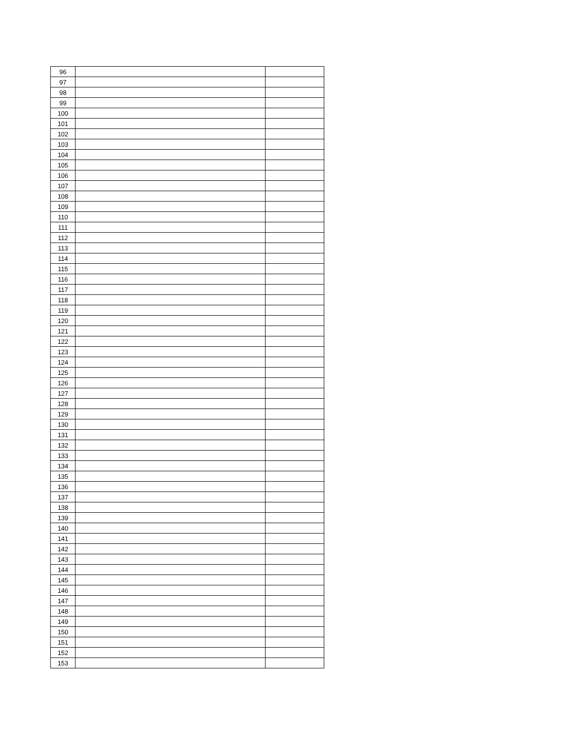| 96 | | |
| 97 | | |
| 98 | | |
| 99 | | |
| 100 | | |
| 101 | | |
| 102 | | |
| 103 | | |
| 104 | | |
| 105 | | |
| 106 | | |
| 107 | | |
| 108 | | |
| 109 | | |
| 110 | | |
| 111 | | |
| 112 | | |
| 113 | | |
| 114 | | |
| 115 | | |
| 116 | | |
| 117 | | |
| 118 | | |
| 119 | | |
| 120 | | |
| 121 | | |
| 122 | | |
| 123 | | |
| 124 | | |
| 125 | | |
| 126 | | |
| 127 | | |
| 128 | | |
| 129 | | |
| 130 | | |
| 131 | | |
| 132 | | |
| 133 | | |
| 134 | | |
| 135 | | |
| 136 | | |
| 137 | | |
| 138 | | |
| 139 | | |
| 140 | | |
| 141 | | |
| 142 | | |
| 143 | | |
| 144 | | |
| 145 | | |
| 146 | | |
| 147 | | |
| 148 | | |
| 149 | | |
| 150 | | |
| 151 | | |
| 152 | | |
| 153 | | |